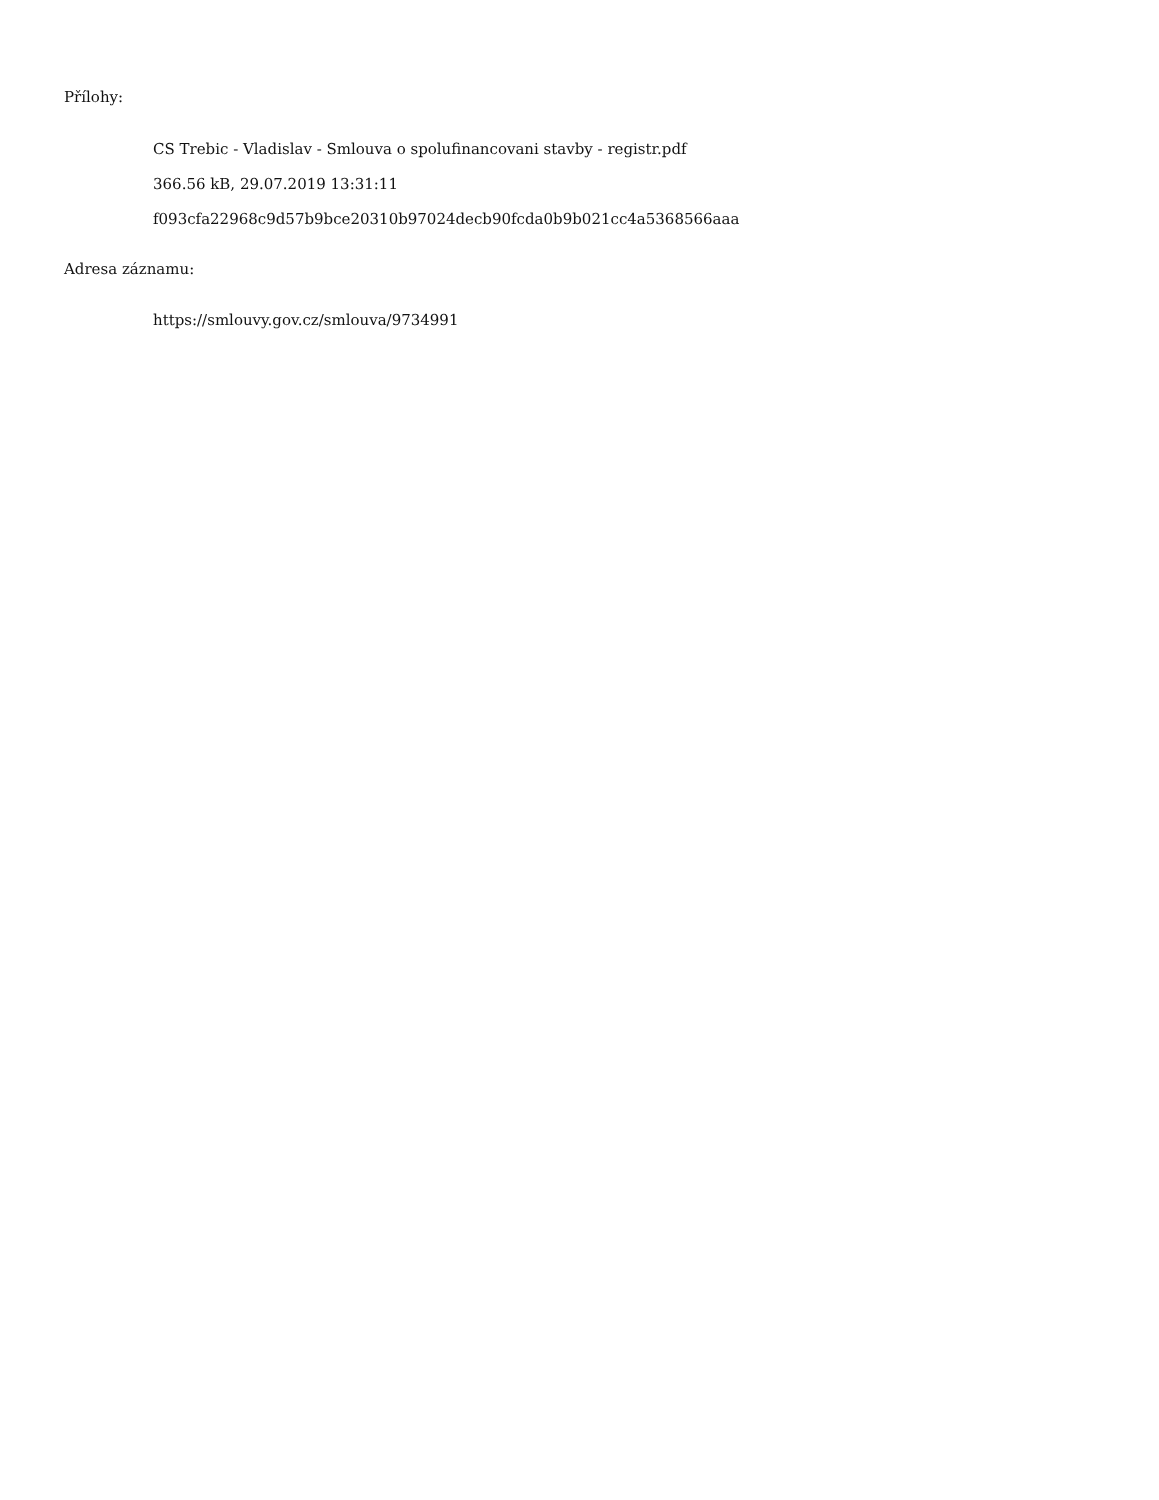Přílohy:
CS Trebic - Vladislav - Smlouva o spolufinancovani stavby - registr.pdf
366.56 kB, 29.07.2019 13:31:11
f093cfa22968c9d57b9bce20310b97024decb90fcda0b9b021cc4a5368566aaa
Adresa záznamu:
https://smlouvy.gov.cz/smlouva/9734991